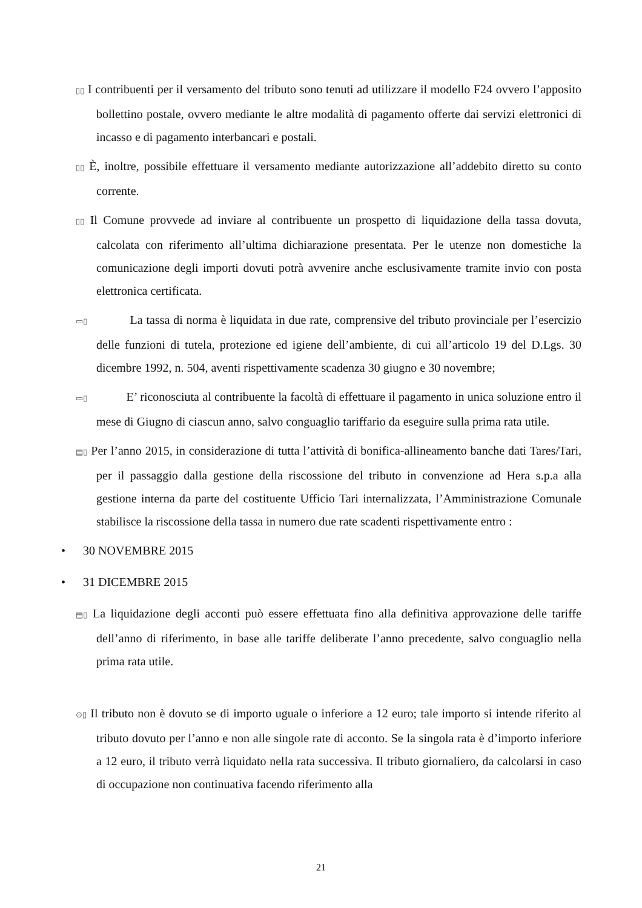▯▯ I contribuenti per il versamento del tributo sono tenuti ad utilizzare il modello F24 ovvero l’apposito bollettino postale, ovvero mediante le altre modalità di pagamento offerte dai servizi elettronici di incasso e di pagamento interbancari e postali.
▯▯ È, inoltre, possibile effettuare il versamento mediante autorizzazione all’addebito diretto su conto corrente.
▯▯ Il Comune provvede ad inviare al contribuente un prospetto di liquidazione della tassa dovuta, calcolata con riferimento all’ultima dichiarazione presentata. Per le utenze non domestiche la comunicazione degli importi dovuti potrà avvenire anche esclusivamente tramite invio con posta elettronica certificata.
▭▯ La tassa di norma è liquidata in due rate, comprensive del tributo provinciale per l’esercizio delle funzioni di tutela, protezione ed igiene dell’ambiente, di cui all’articolo 19 del D.Lgs. 30 dicembre 1992, n. 504, aventi rispettivamente scadenza 30 giugno e 30 novembre;
▭▯ E’ riconosciuta al contribuente la facoltà di effettuare il pagamento in unica soluzione entro il mese di Giugno di ciascun anno, salvo conguaglio tariffario da eseguire sulla prima rata utile.
▤▯ Per l’anno 2015, in considerazione di tutta l’attività di bonifica-allineamento banche dati Tares/Tari, per il passaggio dalla gestione della riscossione del tributo in convenzione ad Hera s.p.a alla gestione interna da parte del costituente Ufficio Tari internalizzata, l’Amministrazione Comunale stabilisce la riscossione della tassa in numero due rate scadenti rispettivamente entro :
• 30 NOVEMBRE 2015
• 31 DICEMBRE 2015
▤▯ La liquidazione degli acconti può essere effettuata fino alla definitiva approvazione delle tariffe dell’anno di riferimento, in base alle tariffe deliberate l’anno precedente, salvo conguaglio nella prima rata utile.
⊙▯ Il tributo non è dovuto se di importo uguale o inferiore a 12 euro; tale importo si intende riferito al tributo dovuto per l’anno e non alle singole rate di acconto. Se la singola rata è d’importo inferiore a 12 euro, il tributo verrà liquidato nella rata successiva. Il tributo giornaliero, da calcolarsi in caso di occupazione non continuativa facendo riferimento alla
21